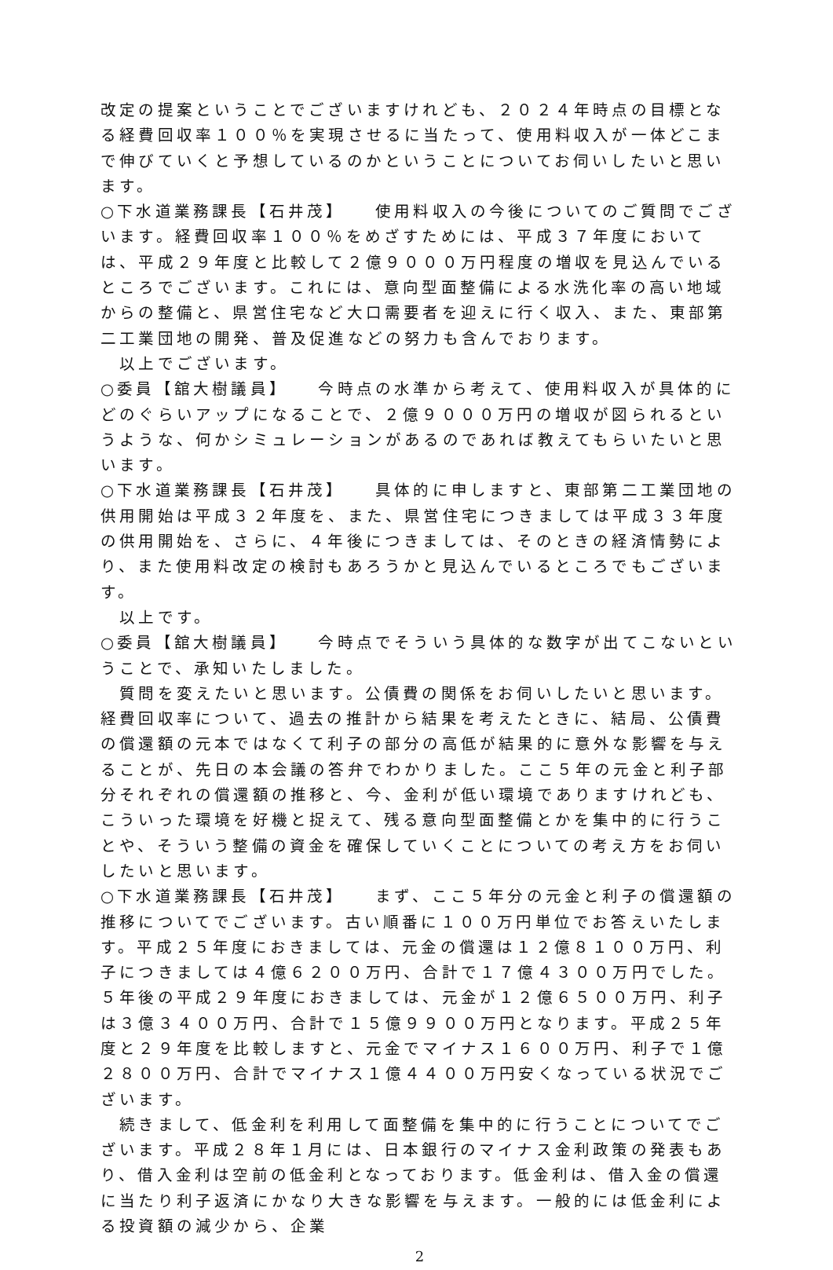改定の提案ということでございますけれども、２０２４年時点の目標となる経費回収率１００％を実現させるに当たって、使用料収入が一体どこまで伸びていくと予想しているのかということについてお伺いしたいと思います。
○下水道業務課長【石井茂】　　使用料収入の今後についてのご質問でございます。経費回収率１００％をめざすためには、平成３７年度においては、平成２９年度と比較して２億９０００万円程度の増収を見込んでいるところでございます。これには、意向型面整備による水洗化率の高い地域からの整備と、県営住宅など大口需要者を迎えに行く収入、また、東部第二工業団地の開発、普及促進などの努力も含んでおります。
　以上でございます。
○委員【舘大樹議員】　　今時点の水準から考えて、使用料収入が具体的にどのぐらいアップになることで、２億９０００万円の増収が図られるというような、何かシミュレーションがあるのであれば教えてもらいたいと思います。
○下水道業務課長【石井茂】　　具体的に申しますと、東部第二工業団地の供用開始は平成３２年度を、また、県営住宅につきましては平成３３年度の供用開始を、さらに、４年後につきましては、そのときの経済情勢により、また使用料改定の検討もあろうかと見込んでいるところでもございます。
　以上です。
○委員【舘大樹議員】　　今時点でそういう具体的な数字が出てこないということで、承知いたしました。
　質問を変えたいと思います。公債費の関係をお伺いしたいと思います。経費回収率について、過去の推計から結果を考えたときに、結局、公債費の償還額の元本ではなくて利子の部分の高低が結果的に意外な影響を与えることが、先日の本会議の答弁でわかりました。ここ５年の元金と利子部分それぞれの償還額の推移と、今、金利が低い環境でありますけれども、こういった環境を好機と捉えて、残る意向型面整備とかを集中的に行うことや、そういう整備の資金を確保していくことについての考え方をお伺いしたいと思います。
○下水道業務課長【石井茂】　　まず、ここ５年分の元金と利子の償還額の推移についてでございます。古い順番に１００万円単位でお答えいたします。平成２５年度におきましては、元金の償還は１２億８１００万円、利子につきましては４億６２００万円、合計で１７億４３００万円でした。５年後の平成２９年度におきましては、元金が１２億６５００万円、利子は３億３４００万円、合計で１５億９９００万円となります。平成２５年度と２９年度を比較しますと、元金でマイナス１６００万円、利子で１億２８００万円、合計でマイナス１億４４００万円安くなっている状況でございます。
　続きまして、低金利を利用して面整備を集中的に行うことについてでございます。平成２８年１月には、日本銀行のマイナス金利政策の発表もあり、借入金利は空前の低金利となっております。低金利は、借入金の償還に当たり利子返済にかなり大きな影響を与えます。一般的には低金利による投資額の減少から、企業
2